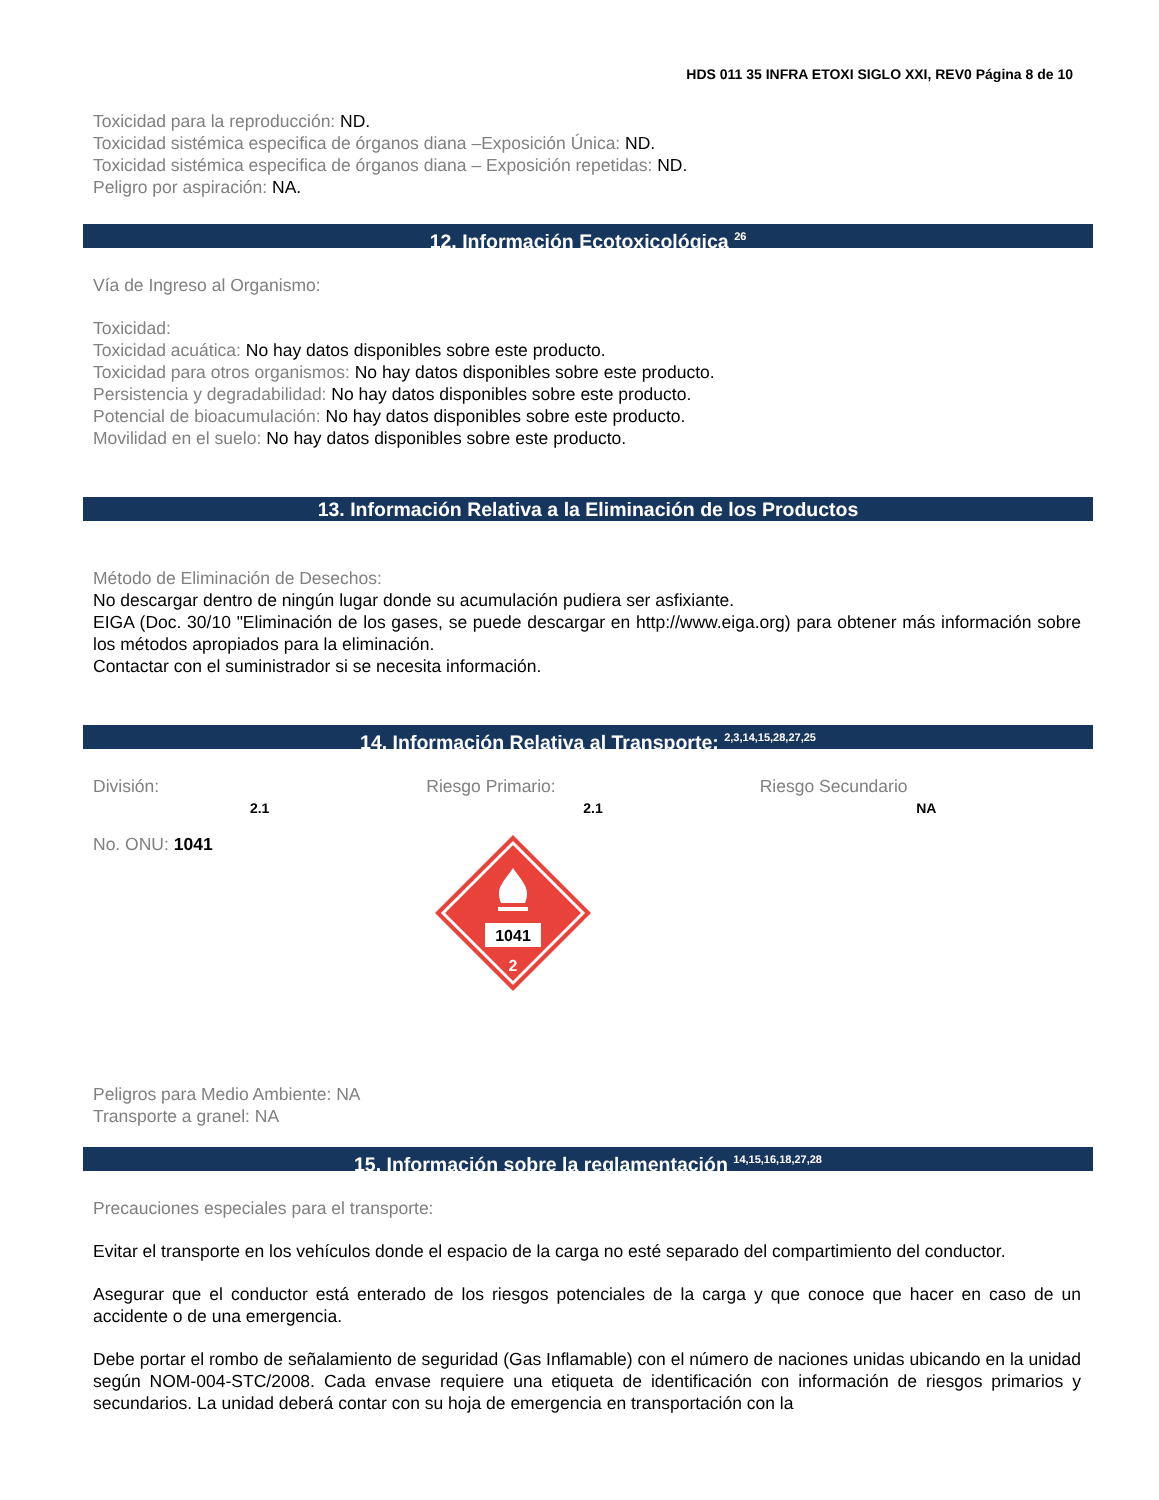HDS 011 35 INFRA ETOXI SIGLO XXI, REV0 Página 8 de 10
Toxicidad para la reproducción: ND.
Toxicidad sistémica especifica de órganos diana –Exposición Única: ND.
Toxicidad sistémica especifica de órganos diana – Exposición repetidas: ND.
Peligro por aspiración: NA.
12. Información Ecotoxicológica <sup>26</sup>
Vía de Ingreso al Organismo:
Toxicidad:
Toxicidad acuática: No hay datos disponibles sobre este producto.
Toxicidad para otros organismos: No hay datos disponibles sobre este producto.
Persistencia y degradabilidad: No hay datos disponibles sobre este producto.
Potencial de bioacumulación: No hay datos disponibles sobre este producto.
Movilidad en el suelo: No hay datos disponibles sobre este producto.
13. Información Relativa a la Eliminación de los Productos
Método de Eliminación de Desechos:
No descargar dentro de ningún lugar donde su acumulación pudiera ser asfixiante.
EIGA (Doc. 30/10 "Eliminación de los gases, se puede descargar en http://www.eiga.org) para obtener más información sobre los métodos apropiados para la eliminación.
Contactar con el suministrador si se necesita información.
14. Información Relativa al Transporte: <sup>2,3,14,15,28,27,25</sup>
División:
2.1
Riesgo Primario:
2.1
Riesgo Secundario
NA
No. ONU: 1041
1041
2
Peligros para Medio Ambiente: NA
Transporte a granel: NA
15. Información sobre la reglamentación <sup>14,15,16,18,27,28</sup>
Precauciones especiales para el transporte:
Evitar el transporte en los vehículos donde el espacio de la carga no esté separado del compartimiento del conductor.
Asegurar que el conductor está enterado de los riesgos potenciales de la carga y que conoce que hacer en caso de un accidente o de una emergencia.
Debe portar el rombo de señalamiento de seguridad (Gas Inflamable) con el número de naciones unidas ubicando en la unidad según NOM-004-STC/2008. Cada envase requiere una etiqueta de identificación con información de riesgos primarios y secundarios. La unidad deberá contar con su hoja de emergencia en transportación con la